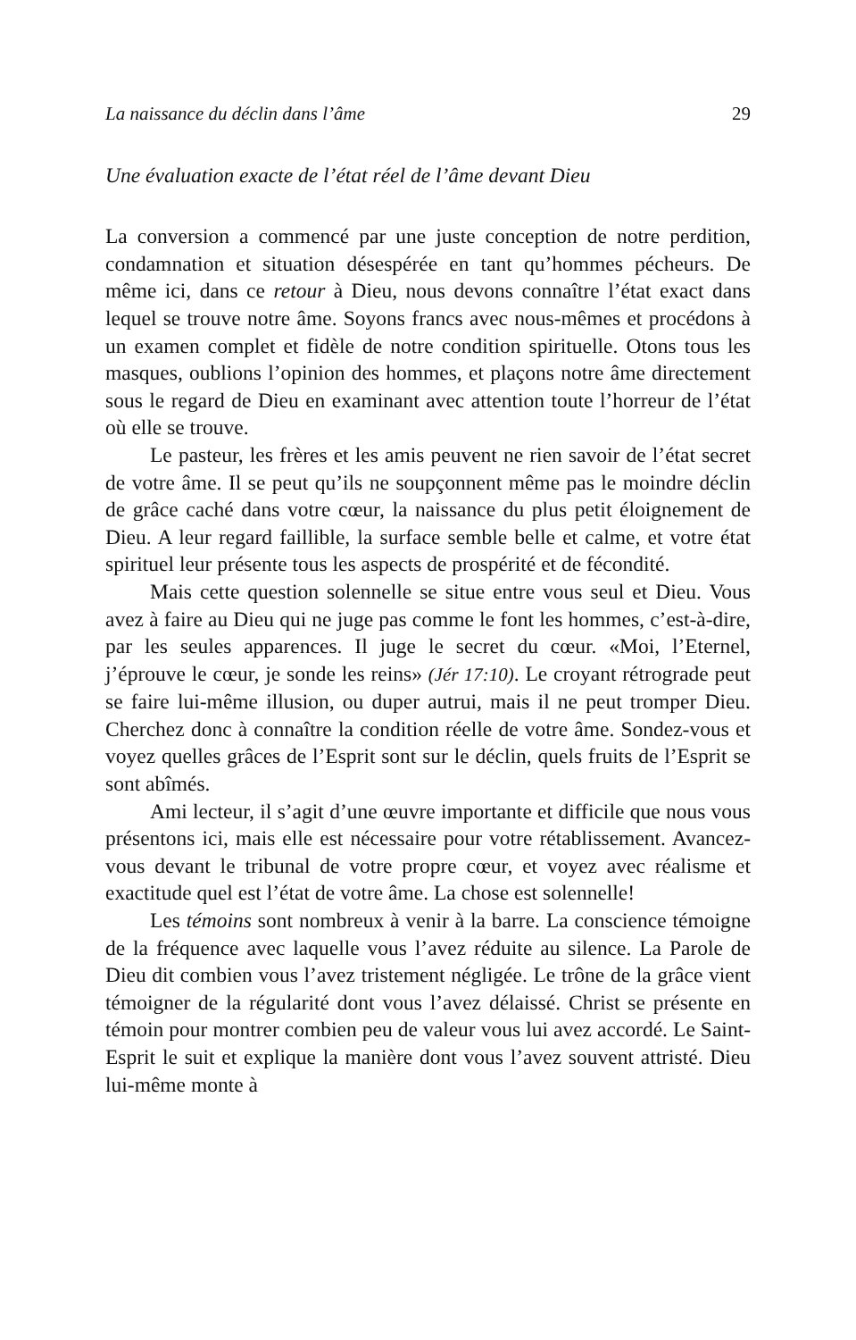La naissance du déclin dans l’âme 29
Une évaluation exacte de l’état réel de l’âme devant Dieu
La conversion a commencé par une juste conception de notre perdition, condamnation et situation désespérée en tant qu’hommes pécheurs. De même ici, dans ce retour à Dieu, nous devons connaître l’état exact dans lequel se trouve notre âme. Soyons francs avec nous-mêmes et procédons à un examen complet et fidèle de notre condition spirituelle. Otons tous les masques, oublions l’opinion des hommes, et plaçons notre âme directement sous le regard de Dieu en examinant avec attention toute l’horreur de l’état où elle se trouve.
Le pasteur, les frères et les amis peuvent ne rien savoir de l’état secret de votre âme. Il se peut qu’ils ne soupçonnent même pas le moindre déclin de grâce caché dans votre cœur, la naissance du plus petit éloignement de Dieu. A leur regard faillible, la surface semble belle et calme, et votre état spirituel leur présente tous les aspects de prospérité et de fécondité.
Mais cette question solennelle se situe entre vous seul et Dieu. Vous avez à faire au Dieu qui ne juge pas comme le font les hommes, c’est-à-dire, par les seules apparences. Il juge le secret du cœur. «Moi, l’Eternel, j’éprouve le cœur, je sonde les reins» (Jér 17:10). Le croyant rétrograde peut se faire lui-même illusion, ou duper autrui, mais il ne peut tromper Dieu. Cherchez donc à connaître la condition réelle de votre âme. Sondez-vous et voyez quelles grâces de l’Esprit sont sur le déclin, quels fruits de l’Esprit se sont abîmés.
Ami lecteur, il s’agit d’une œuvre importante et difficile que nous vous présentons ici, mais elle est nécessaire pour votre rétablissement. Avancez-vous devant le tribunal de votre propre cœur, et voyez avec réalisme et exactitude quel est l’état de votre âme. La chose est solennelle!
Les témoins sont nombreux à venir à la barre. La conscience témoigne de la fréquence avec laquelle vous l’avez réduite au silence. La Parole de Dieu dit combien vous l’avez tristement négligée. Le trône de la grâce vient témoigner de la régularité dont vous l’avez délaissé. Christ se présente en témoin pour montrer combien peu de valeur vous lui avez accordé. Le Saint-Esprit le suit et explique la manière dont vous l’avez souvent attristé. Dieu lui-même monte à